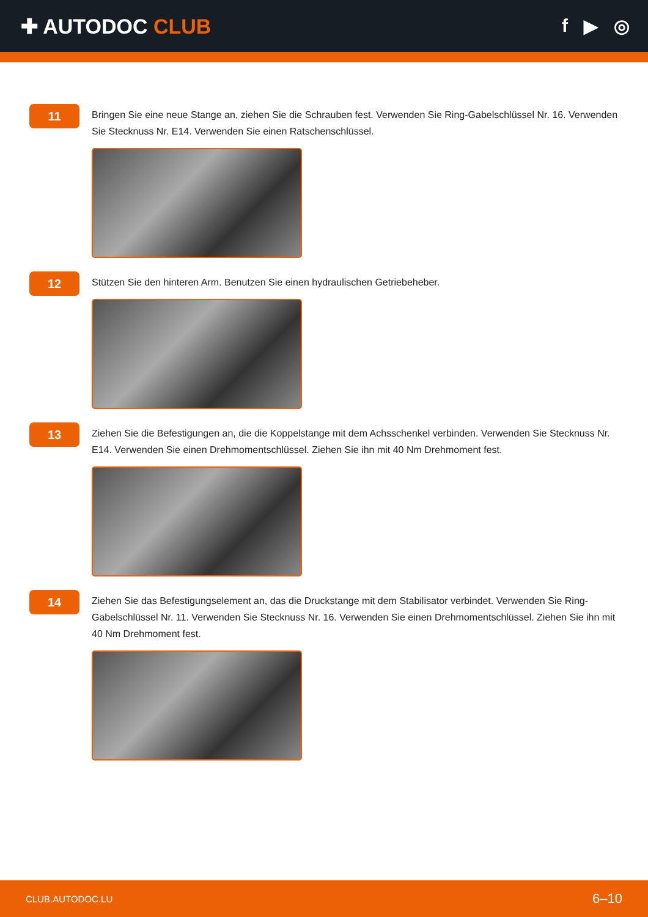✚ AUTODOC CLUB f ▶ ◎
11
Bringen Sie eine neue Stange an, ziehen Sie die Schrauben fest. Verwenden Sie Ring-Gabelschlüssel Nr. 16. Verwenden Sie Stecknuss Nr. E14. Verwenden Sie einen Ratschenschlüssel.
12
Stützen Sie den hinteren Arm. Benutzen Sie einen hydraulischen Getriebeheber.
13
Ziehen Sie die Befestigungen an, die die Koppelstange mit dem Achsschenkel verbinden. Verwenden Sie Stecknuss Nr. E14. Verwenden Sie einen Drehmomentschlüssel. Ziehen Sie ihn mit 40 Nm Drehmoment fest.
14
Ziehen Sie das Befestigungselement an, das die Druckstange mit dem Stabilisator verbindet. Verwenden Sie Ring-Gabelschlüssel Nr. 11. Verwenden Sie Stecknuss Nr. 16. Verwenden Sie einen Drehmomentschlüssel. Ziehen Sie ihn mit 40 Nm Drehmoment fest.
CLUB.AUTODOC.LU 6–10